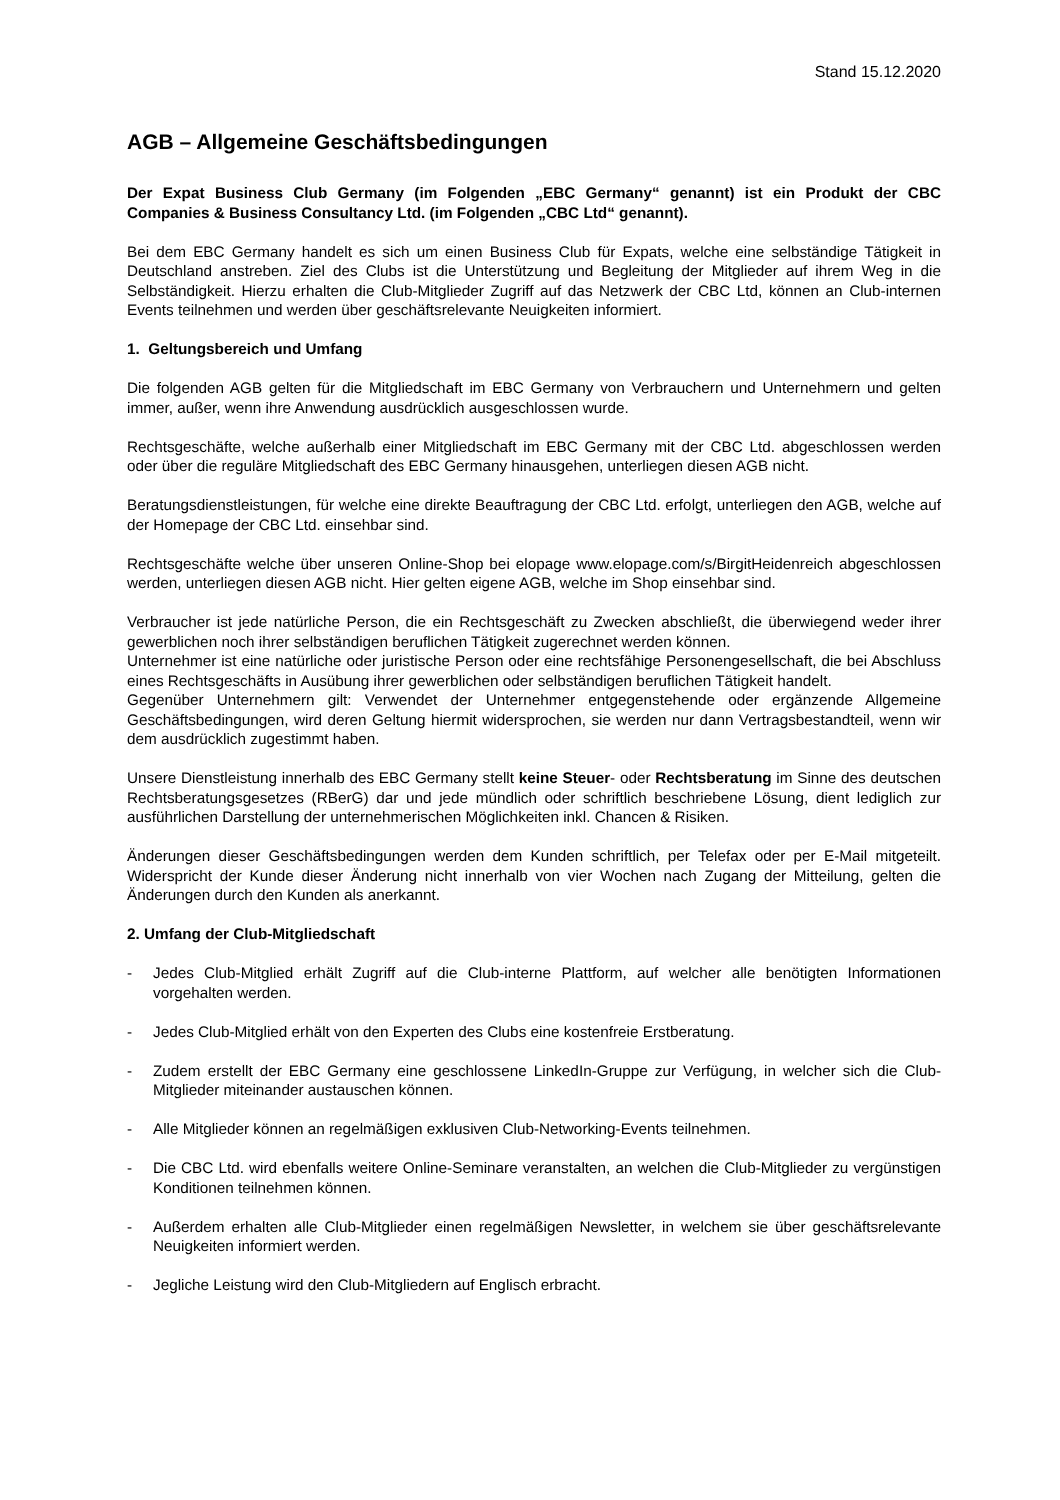Stand 15.12.2020
AGB – Allgemeine Geschäftsbedingungen
Der Expat Business Club Germany (im Folgenden „EBC Germany“ genannt) ist ein Produkt der CBC Companies & Business Consultancy Ltd. (im Folgenden „CBC Ltd“ genannt).
Bei dem EBC Germany handelt es sich um einen Business Club für Expats, welche eine selbständige Tätigkeit in Deutschland anstreben. Ziel des Clubs ist die Unterstützung und Begleitung der Mitglieder auf ihrem Weg in die Selbständigkeit. Hierzu erhalten die Club-Mitglieder Zugriff auf das Netzwerk der CBC Ltd, können an Club-internen Events teilnehmen und werden über geschäftsrelevante Neuigkeiten informiert.
1. Geltungsbereich und Umfang
Die folgenden AGB gelten für die Mitgliedschaft im EBC Germany von Verbrauchern und Unternehmern und gelten immer, außer, wenn ihre Anwendung ausdrücklich ausgeschlossen wurde.
Rechtsgeschäfte, welche außerhalb einer Mitgliedschaft im EBC Germany mit der CBC Ltd. abgeschlossen werden oder über die reguläre Mitgliedschaft des EBC Germany hinausgehen, unterliegen diesen AGB nicht.
Beratungsdienstleistungen, für welche eine direkte Beauftragung der CBC Ltd. erfolgt, unterliegen den AGB, welche auf der Homepage der CBC Ltd. einsehbar sind.
Rechtsgeschäfte welche über unseren Online-Shop bei elopage www.elopage.com/s/BirgitHeidenreich abgeschlossen werden, unterliegen diesen AGB nicht. Hier gelten eigene AGB, welche im Shop einsehbar sind.
Verbraucher ist jede natürliche Person, die ein Rechtsgeschäft zu Zwecken abschließt, die überwiegend weder ihrer gewerblichen noch ihrer selbständigen beruflichen Tätigkeit zugerechnet werden können.
Unternehmer ist eine natürliche oder juristische Person oder eine rechtsfähige Personengesellschaft, die bei Abschluss eines Rechtsgeschäfts in Ausübung ihrer gewerblichen oder selbständigen beruflichen Tätigkeit handelt.
Gegenüber Unternehmern gilt: Verwendet der Unternehmer entgegenstehende oder ergänzende Allgemeine Geschäftsbedingungen, wird deren Geltung hiermit widersprochen, sie werden nur dann Vertragsbestandteil, wenn wir dem ausdrücklich zugestimmt haben.
Unsere Dienstleistung innerhalb des EBC Germany stellt keine Steuer- oder Rechtsberatung im Sinne des deutschen Rechtsberatungsgesetzes (RBerG) dar und jede mündlich oder schriftlich beschriebene Lösung, dient lediglich zur ausführlichen Darstellung der unternehmerischen Möglichkeiten inkl. Chancen & Risiken.
Änderungen dieser Geschäftsbedingungen werden dem Kunden schriftlich, per Telefax oder per E-Mail mitgeteilt. Widerspricht der Kunde dieser Änderung nicht innerhalb von vier Wochen nach Zugang der Mitteilung, gelten die Änderungen durch den Kunden als anerkannt.
2. Umfang der Club-Mitgliedschaft
- Jedes Club-Mitglied erhält Zugriff auf die Club-interne Plattform, auf welcher alle benötigten Informationen vorgehalten werden.
- Jedes Club-Mitglied erhält von den Experten des Clubs eine kostenfreie Erstberatung.
- Zudem erstellt der EBC Germany eine geschlossene LinkedIn-Gruppe zur Verfügung, in welcher sich die Club-Mitglieder miteinander austauschen können.
- Alle Mitglieder können an regelmäßigen exklusiven Club-Networking-Events teilnehmen.
- Die CBC Ltd. wird ebenfalls weitere Online-Seminare veranstalten, an welchen die Club-Mitglieder zu vergünstigen Konditionen teilnehmen können.
- Außerdem erhalten alle Club-Mitglieder einen regelmäßigen Newsletter, in welchem sie über geschäftsrelevante Neuigkeiten informiert werden.
- Jegliche Leistung wird den Club-Mitgliedern auf Englisch erbracht.